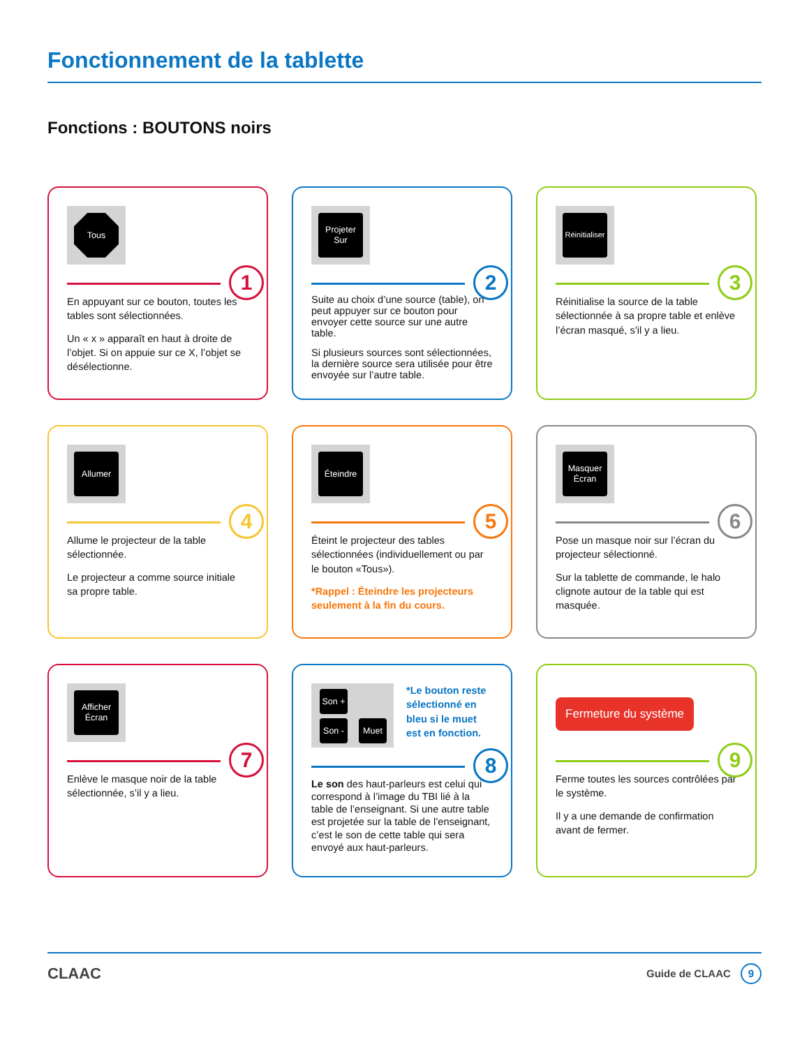Fonctionnement de la tablette
Fonctions : BOUTONS noirs
Tous
1
En appuyant sur ce bouton, toutes les tables sont sélectionnées.
Un « x » apparaît en haut à droite de l’objet. Si on appuie sur ce X, l’objet se désélectionne.
Projeter Sur
2
Suite au choix d’une source (table), on peut appuyer sur ce bouton pour envoyer cette source sur une autre table.
Si plusieurs sources sont sélectionnées, la dernière source sera utilisée pour être envoyée sur l’autre table.
Réinitialiser
3
Réinitialise la source de la table sélectionnée à sa propre table et enlève l’écran masqué, s’il y a lieu.
Allumer
4
Allume le projecteur de la table sélectionnée.
Le projecteur a comme source initiale sa propre table.
Éteindre
5
Éteint le projecteur des tables sélectionnées (individuellement ou par le bouton «Tous»).
*Rappel : Éteindre les projecteurs seulement à la fin du cours.
Masquer Écran
6
Pose un masque noir sur l’écran du projecteur sélectionné.
Sur la tablette de commande, le halo clignote autour de la table qui est masquée.
Afficher Écran
7
Enlève le masque noir de la table sélectionnée, s’il y a lieu.
Son +
Son - Muet
*Le bouton reste sélectionné en bleu si le muet est en fonction.
8
Le son des haut-parleurs est celui qui correspond à l’image du TBI lié à la table de l’enseignant. Si une autre table est projetée sur la table de l’enseignant, c’est le son de cette table qui sera envoyé aux haut-parleurs.
Fermeture du système
9
Ferme toutes les sources contrôlées par le système.
Il y a une demande de confirmation avant de fermer.
CLAAC Guide de CLAAC 9